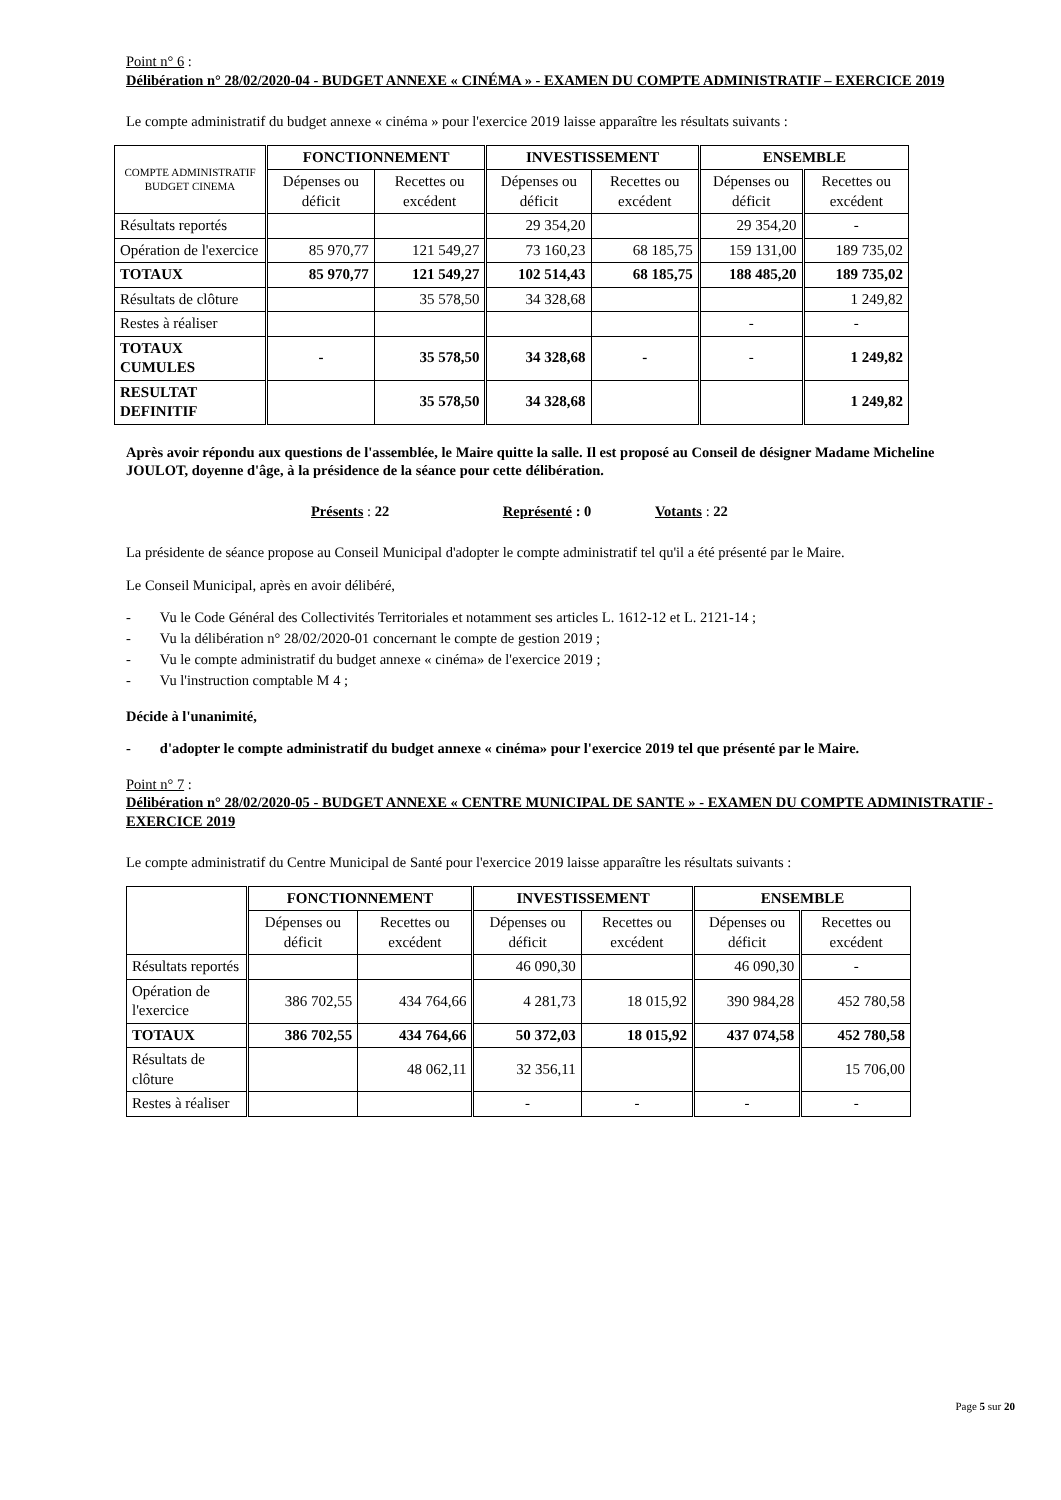Point n° 6 :
Délibération n° 28/02/2020-04 - BUDGET ANNEXE « CINÉMA » - EXAMEN DU COMPTE ADMINISTRATIF – EXERCICE 2019
Le compte administratif du budget annexe « cinéma » pour l'exercice 2019 laisse apparaître les résultats suivants :
| COMPTE ADMINISTRATIF BUDGET CINEMA | FONCTIONNEMENT | | INVESTISSEMENT | | ENSEMBLE | |
| | Dépenses ou déficit | Recettes ou excédent | Dépenses ou déficit | Recettes ou excédent | Dépenses ou déficit | Recettes ou excédent |
| Résultats reportés | | | 29 354,20 | | 29 354,20 | - |
| Opération de l'exercice | 85 970,77 | 121 549,27 | 73 160,23 | 68 185,75 | 159 131,00 | 189 735,02 |
| TOTAUX | 85 970,77 | 121 549,27 | 102 514,43 | 68 185,75 | 188 485,20 | 189 735,02 |
| Résultats de clôture | | 35 578,50 | 34 328,68 | | | 1 249,82 |
| Restes à réaliser | | | | | - | - |
| TOTAUX CUMULES | - | 35 578,50 | 34 328,68 | - | - | 1 249,82 |
| RESULTAT DEFINITIF | | 35 578,50 | 34 328,68 | | | 1 249,82 |
Après avoir répondu aux questions de l'assemblée, le Maire quitte la salle. Il est proposé au Conseil de désigner Madame Micheline JOULOT, doyenne d'âge, à la présidence de la séance pour cette délibération.
Présents : 22 Représenté : 0 Votants : 22
La présidente de séance propose au Conseil Municipal d'adopter le compte administratif tel qu'il a été présenté par le Maire.
Le Conseil Municipal, après en avoir délibéré,
- Vu le Code Général des Collectivités Territoriales et notamment ses articles L. 1612-12 et L. 2121-14 ;
- Vu la délibération n° 28/02/2020-01 concernant le compte de gestion 2019 ;
- Vu le compte administratif du budget annexe « cinéma» de l'exercice 2019 ;
- Vu l'instruction comptable M 4 ;
Décide à l'unanimité,
- d'adopter le compte administratif du budget annexe « cinéma» pour l'exercice 2019 tel que présenté par le Maire.
Point n° 7 :
Délibération n° 28/02/2020-05 - BUDGET ANNEXE « CENTRE MUNICIPAL DE SANTE » - EXAMEN DU COMPTE ADMINISTRATIF - EXERCICE 2019
Le compte administratif du Centre Municipal de Santé pour l'exercice 2019 laisse apparaître les résultats suivants :
| | FONCTIONNEMENT | | INVESTISSEMENT | | ENSEMBLE | |
| | Dépenses ou déficit | Recettes ou excédent | Dépenses ou déficit | Recettes ou excédent | Dépenses ou déficit | Recettes ou excédent |
| Résultats reportés | | | 46 090,30 | | 46 090,30 | - |
| Opération de l'exercice | 386 702,55 | 434 764,66 | 4 281,73 | 18 015,92 | 390 984,28 | 452 780,58 |
| TOTAUX | 386 702,55 | 434 764,66 | 50 372,03 | 18 015,92 | 437 074,58 | 452 780,58 |
| Résultats de clôture | | 48 062,11 | 32 356,11 | | | 15 706,00 |
| Restes à réaliser | | | - | - | - | - |
Page 5 sur 20